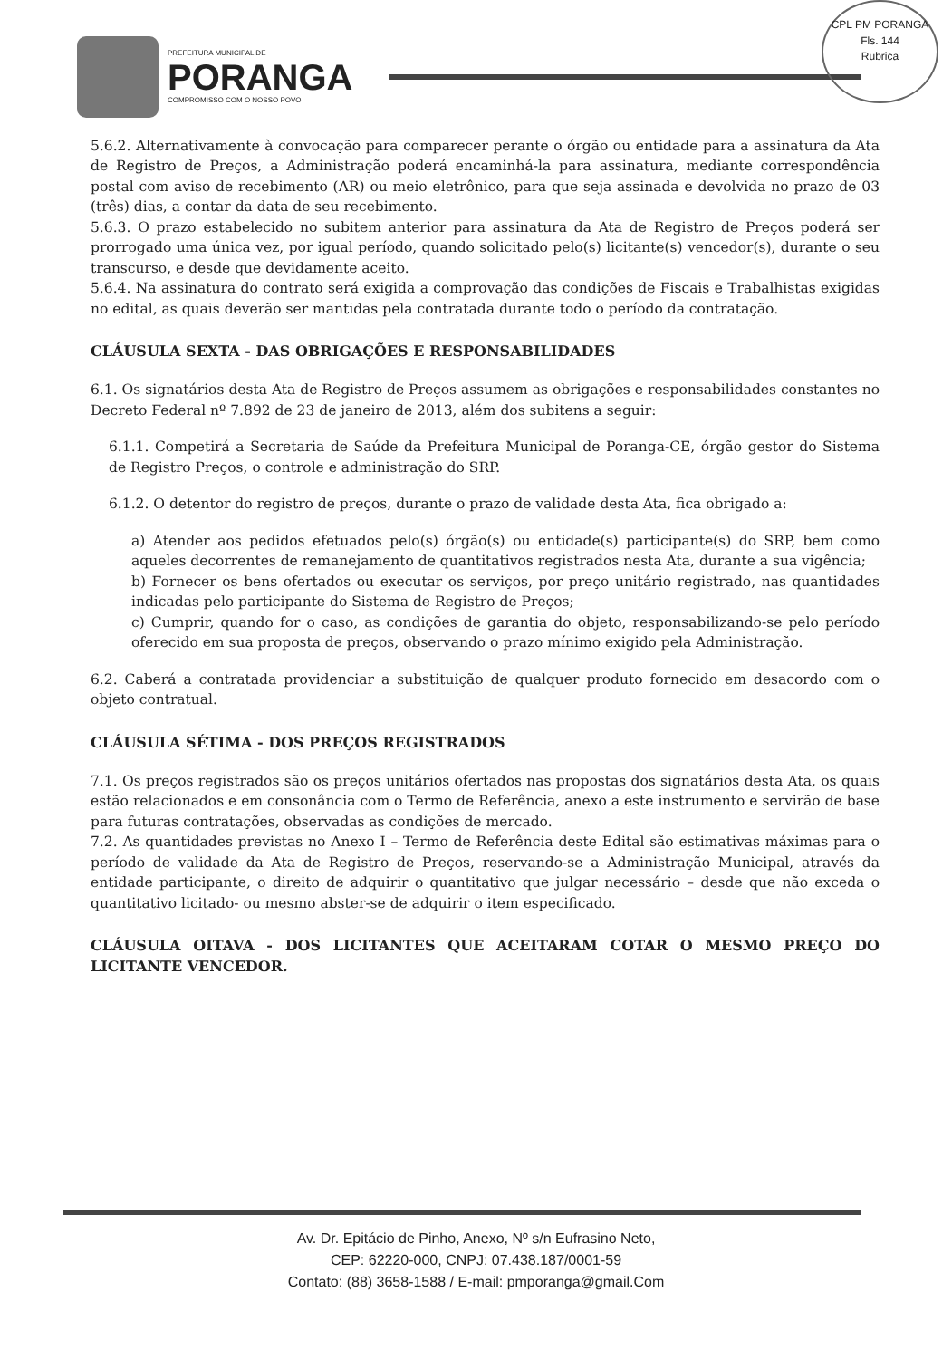PREFEITURA MUNICIPAL DE
PORANGA
COMPROMISSO COM O NOSSO POVO
CPL PM PORANGA
Fls. 144
Rubrica
5.6.2. Alternativamente à convocação para comparecer perante o órgão ou entidade para a assinatura da Ata de Registro de Preços, a Administração poderá encaminhá-la para assinatura, mediante correspondência postal com aviso de recebimento (AR) ou meio eletrônico, para que seja assinada e devolvida no prazo de 03 (três) dias, a contar da data de seu recebimento.
5.6.3. O prazo estabelecido no subitem anterior para assinatura da Ata de Registro de Preços poderá ser prorrogado uma única vez, por igual período, quando solicitado pelo(s) licitante(s) vencedor(s), durante o seu transcurso, e desde que devidamente aceito.
5.6.4. Na assinatura do contrato será exigida a comprovação das condições de Fiscais e Trabalhistas exigidas no edital, as quais deverão ser mantidas pela contratada durante todo o período da contratação.
CLÁUSULA SEXTA - DAS OBRIGAÇÕES E RESPONSABILIDADES
6.1. Os signatários desta Ata de Registro de Preços assumem as obrigações e responsabilidades constantes no Decreto Federal nº 7.892 de 23 de janeiro de 2013, além dos subitens a seguir:
6.1.1. Competirá a Secretaria de Saúde da Prefeitura Municipal de Poranga-CE, órgão gestor do Sistema de Registro Preços, o controle e administração do SRP.
6.1.2. O detentor do registro de preços, durante o prazo de validade desta Ata, fica obrigado a:
a) Atender aos pedidos efetuados pelo(s) órgão(s) ou entidade(s) participante(s) do SRP, bem como aqueles decorrentes de remanejamento de quantitativos registrados nesta Ata, durante a sua vigência;
b) Fornecer os bens ofertados ou executar os serviços, por preço unitário registrado, nas quantidades indicadas pelo participante do Sistema de Registro de Preços;
c) Cumprir, quando for o caso, as condições de garantia do objeto, responsabilizando-se pelo período oferecido em sua proposta de preços, observando o prazo mínimo exigido pela Administração.
6.2. Caberá a contratada providenciar a substituição de qualquer produto fornecido em desacordo com o objeto contratual.
CLÁUSULA SÉTIMA - DOS PREÇOS REGISTRADOS
7.1. Os preços registrados são os preços unitários ofertados nas propostas dos signatários desta Ata, os quais estão relacionados e em consonância com o Termo de Referência, anexo a este instrumento e servirão de base para futuras contratações, observadas as condições de mercado.
7.2. As quantidades previstas no Anexo I – Termo de Referência deste Edital são estimativas máximas para o período de validade da Ata de Registro de Preços, reservando-se a Administração Municipal, através da entidade participante, o direito de adquirir o quantitativo que julgar necessário – desde que não exceda o quantitativo licitado- ou mesmo abster-se de adquirir o item especificado.
CLÁUSULA OITAVA - DOS LICITANTES QUE ACEITARAM COTAR O MESMO PREÇO DO LICITANTE VENCEDOR.
Av. Dr. Epitácio de Pinho, Anexo, Nº s/n Eufrasino Neto,
CEP: 62220-000, CNPJ: 07.438.187/0001-59
Contato: (88) 3658-1588 / E-mail: pmporanga@gmail.Com